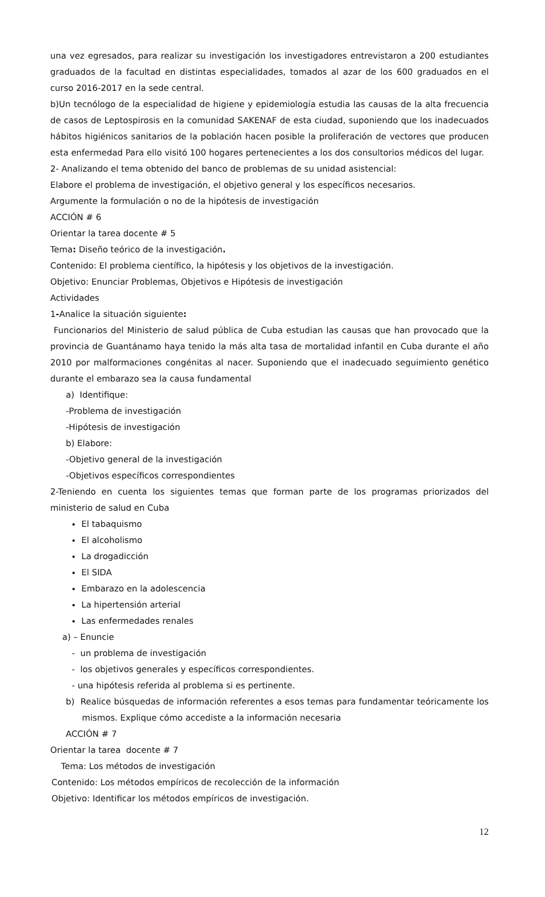una vez egresados, para realizar su investigación los investigadores entrevistaron a 200 estudiantes graduados de la facultad en distintas especialidades, tomados al azar de los 600 graduados en el curso 2016-2017 en la sede central.
b)Un tecnólogo de la especialidad de higiene y epidemiología estudia las causas de la alta frecuencia de casos de Leptospirosis en la comunidad SAKENAF de esta ciudad, suponiendo que los inadecuados hábitos higiénicos sanitarios de la población hacen posible la proliferación de vectores que producen esta enfermedad Para ello visitó 100 hogares pertenecientes a los dos consultorios médicos del lugar.
2- Analizando el tema obtenido del banco de problemas de su unidad asistencial:
Elabore el problema de investigación, el objetivo general y los específicos necesarios.
Argumente la formulación o no de la hipótesis de investigación
ACCIÓN # 6
Orientar la tarea docente # 5
Tema: Diseño teórico de la investigación.
Contenido: El problema científico, la hipótesis y los objetivos de la investigación.
Objetivo: Enunciar Problemas, Objetivos e Hipótesis de investigación
Actividades
1-Analice la situación siguiente:
Funcionarios del Ministerio de salud pública de Cuba estudian las causas que han provocado que la provincia de Guantánamo haya tenido la más alta tasa de mortalidad infantil en Cuba durante el año 2010 por malformaciones congénitas al nacer. Suponiendo que el inadecuado seguimiento genético durante el embarazo sea la causa fundamental
a) Identifique:
-Problema de investigación
-Hipótesis de investigación
b) Elabore:
-Objetivo general de la investigación
-Objetivos específicos correspondientes
2-Teniendo en cuenta los siguientes temas que forman parte de los programas priorizados del ministerio de salud en Cuba
El tabaquismo
El alcoholismo
La drogadicción
El SIDA
Embarazo en la adolescencia
La hipertensión arterial
Las enfermedades renales
a) – Enuncie
- un problema de investigación
- los objetivos generales y específicos correspondientes.
- una hipótesis referida al problema si es pertinente.
b) Realice búsquedas de información referentes a esos temas para fundamentar teóricamente los mismos. Explique cómo accediste a la información necesaria
ACCIÓN # 7
Orientar la tarea docente # 7
Tema: Los métodos de investigación
Contenido: Los métodos empíricos de recolección de la información
Objetivo: Identificar los métodos empíricos de investigación.
12